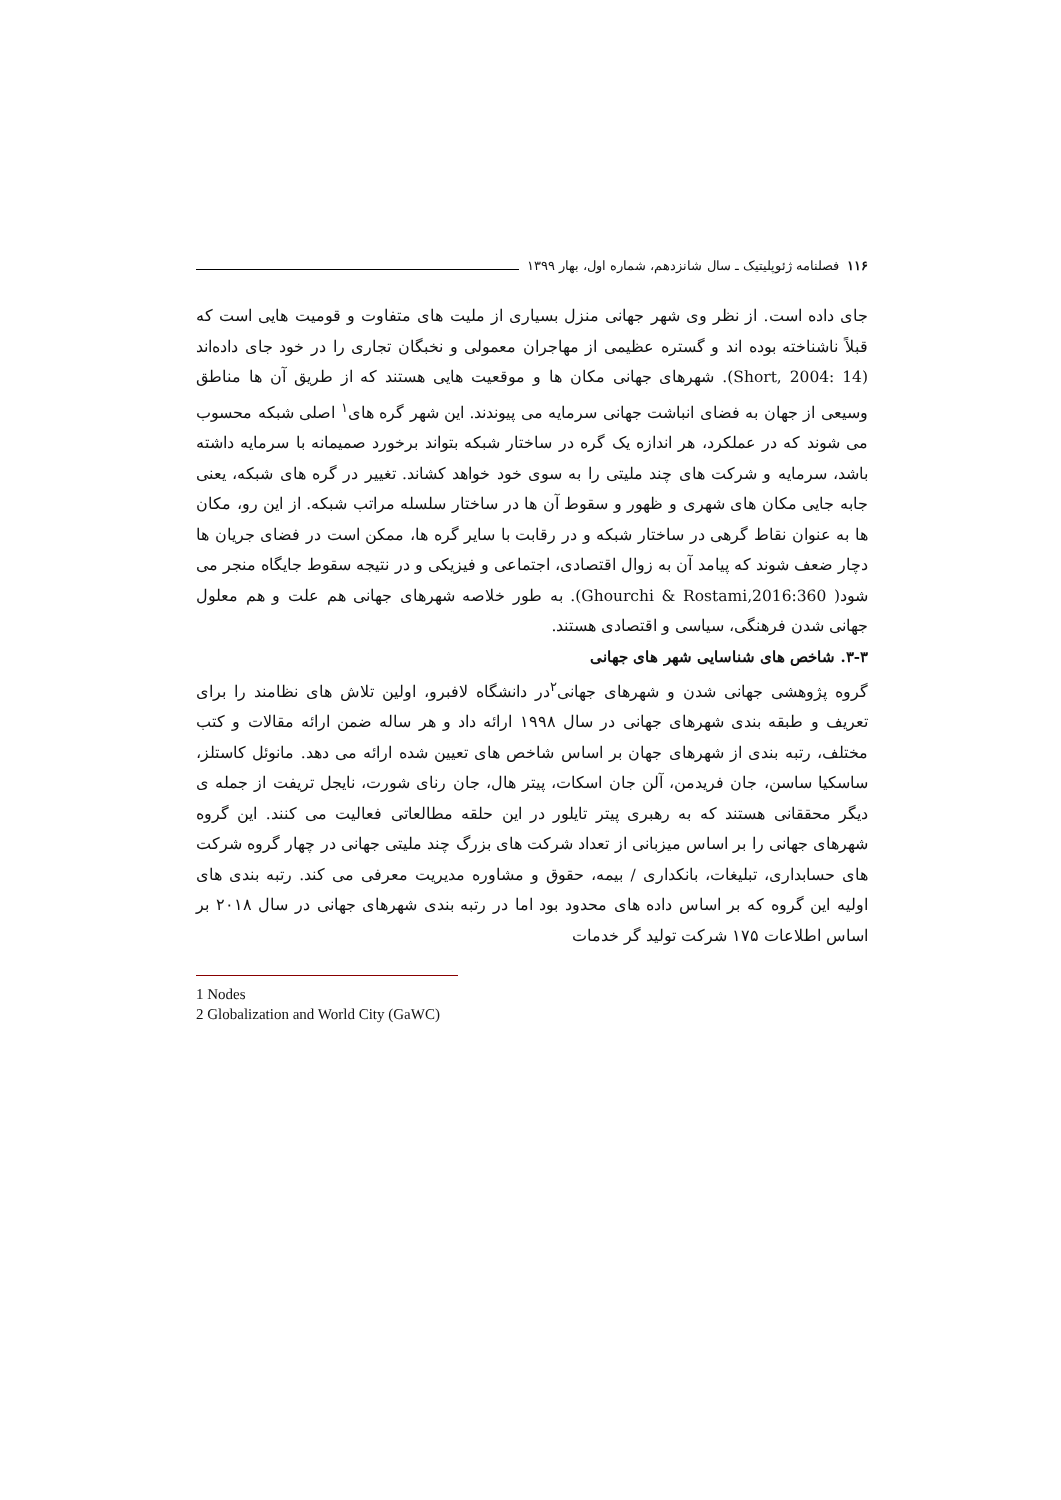۱۱۶ فصلنامه ژئوپلیتیک ـ سال شانزدهم، شماره اول، بهار ۱۳۹۹
جای داده است. از نظر وی شهر جهانی منزل بسیاری از ملیت های متفاوت و قومیت هایی است که قبلاً ناشناخته بوده اند و گستره عظیمی از مهاجران معمولی و نخبگان تجاری را در خود جای داده‌اند (Short, 2004: 14). شهرهای جهانی مکان ها و موقعیت هایی هستند که از طریق آن ها مناطق وسیعی از جهان به فضای انباشت جهانی سرمایه می پیوندند. این شهر گره های<sup>۱</sup> اصلی شبکه محسوب می شوند که در عملکرد، هر اندازه یک گره در ساختار شبکه بتواند برخورد صمیمانه با سرمایه داشته باشد، سرمایه و شرکت های چند ملیتی را به سوی خود خواهد کشاند. تغییر در گره های شبکه، یعنی جابه جایی مکان های شهری و ظهور و سقوط آن ها در ساختار سلسله مراتب شبکه. از این رو، مکان ها به عنوان نقاط گرهی در ساختار شبکه و در رقابت با سایر گره ها، ممکن است در فضای جریان ها دچار ضعف شوند که پیامد آن به زوال اقتصادی، اجتماعی و فیزیکی و در نتیجه سقوط جایگاه منجر می شود( Ghourchi & Rostami,2016:360). به طور خلاصه شهرهای جهانی هم علت و هم معلول جهانی شدن فرهنگی، سیاسی و اقتصادی هستند.
۳-۳. شاخص های شناسایی شهر های جهانی
گروه پژوهشی جهانی شدن و شهرهای جهانی<sup>۲</sup>در دانشگاه لافبرو، اولین تلاش های نظامند را برای تعریف و طبقه بندی شهرهای جهانی در سال ۱۹۹۸ ارائه داد و هر ساله ضمن ارائه مقالات و کتب مختلف، رتبه بندی از شهرهای جهان بر اساس شاخص های تعیین شده ارائه می دهد. مانوئل کاستلز، ساسکیا ساسن، جان فریدمن، آلن جان اسکات، پیتر هال، جان رنای شورت، نایجل تریفت از جمله ی دیگر محققانی هستند که به رهبری پیتر تایلور در این حلقه مطالعاتی فعالیت می کنند. این گروه شهرهای جهانی را بر اساس میزبانی از تعداد شرکت های بزرگ چند ملیتی جهانی در چهار گروه شرکت های حسابداری، تبلیغات، بانکداری / بیمه، حقوق و مشاوره مدیریت معرفی می کند. رتبه بندی های اولیه این گروه که بر اساس داده های محدود بود اما در رتبه بندی شهرهای جهانی در سال ۲۰۱۸ بر اساس اطلاعات ۱۷۵ شرکت تولید گر خدمات
1 Nodes
2 Globalization and World City (GaWC)